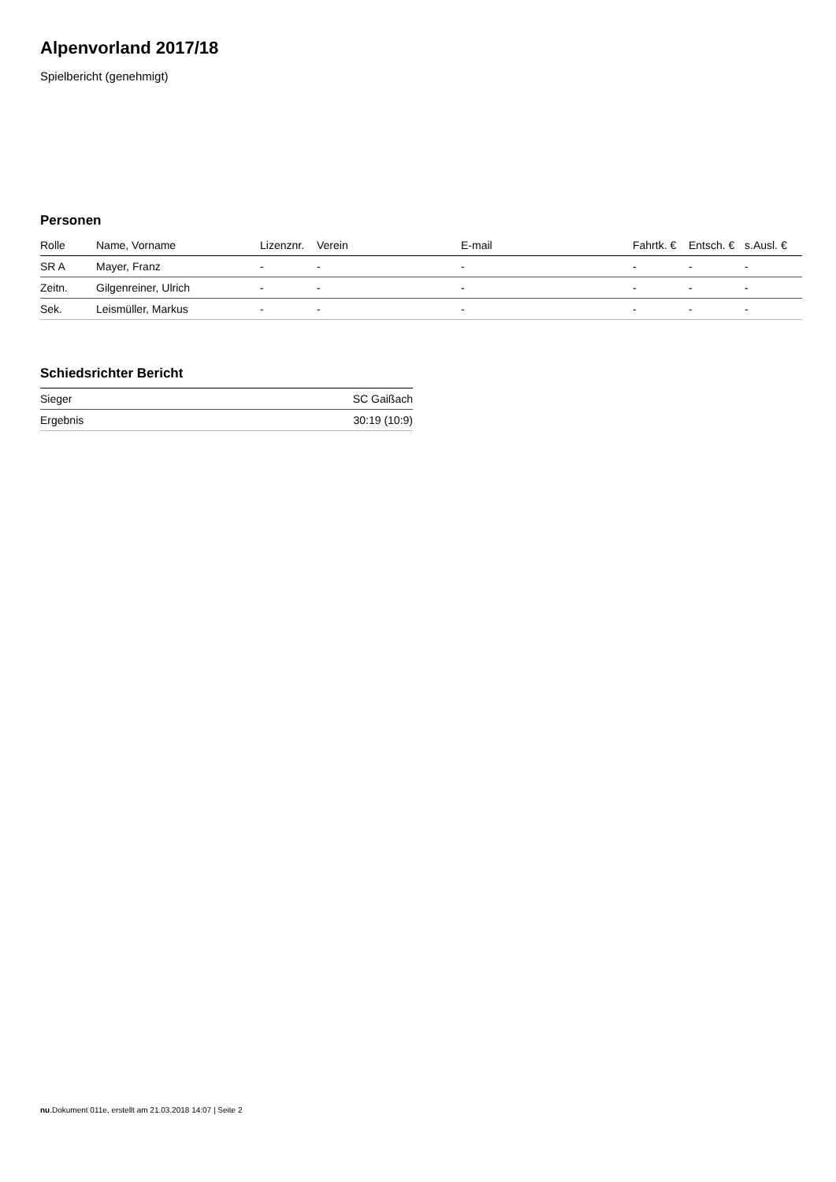Alpenvorland 2017/18
Spielbericht (genehmigt)
Personen
| Rolle | Name, Vorname | Lizenznr. | Verein | E-mail | Fahrtk. € | Entsch. € | s.Ausl. € |
| --- | --- | --- | --- | --- | --- | --- | --- |
| SR A | Mayer, Franz | - | - | - | - | - | - |
| Zeitn. | Gilgenreiner, Ulrich | - | - | - | - | - | - |
| Sek. | Leismüller, Markus | - | - | - | - | - | - |
Schiedsrichter Bericht
| Sieger | SC Gaißach |
| Ergebnis | 30:19 (10:9) |
nu.Dokument 011e, erstellt am 21.03.2018 14:07 | Seite 2